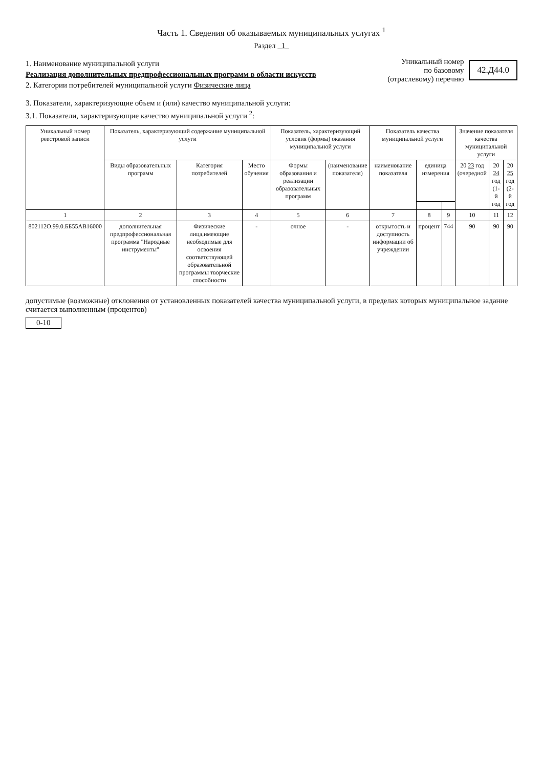Часть 1. Сведения об оказываемых муниципальных услугах <sup>1</sup>
Раздел 1
1. Наименование муниципальной услуги
Реализация дополнительных предпрофессиональных программ в области искусств
2. Категории потребителей муниципальной услуги Физические лица
Уникальный номер
по базовому
(отраслевому) перечню
42.Д44.0
3. Показатели, характеризующие объем и (или) качество муниципальной услуги:
3.1. Показатели, характеризующие качество муниципальной услуги <sup>2</sup>:
| Уникальный номер реестровой записи | Показатель, характеризующий содержание муниципальной услуги | | | Показатель, характеризующий условия (формы) оказания муниципальной услуги | | Показатель качества муниципальной услуги | | | Значение показателя качества муниципальной услуги | | |
| --- | --- | --- | --- | --- | --- | --- | --- | --- | --- | --- | --- |
| | Виды образовательных программ | Категория потребителей | Место обучения | Формы образования и реализации образовательных программ | (наименование показателя) | наименование показателя | единица измерения | | 20 23 год (очередной | 20 24 год (1-й год | 20 25 год (2-й год |
| 1 | 2 | 3 | 4 | 5 | 6 | 7 | 8 | 9 | 10 | 11 | 12 |
| 802112О.99.0.ББ55АВ16000 | дополнительная предпрофессиональная программа "Народные инструменты" | Физические лица,имеющие необходимые для освоения соответствующей образовательной программы творческие способности | - | очное | - | открытость и доступность информации об учреждении | процент | 744 | 90 | 90 | 90 |
допустимые (возможные) отклонения от установленных показателей качества муниципальной услуги, в пределах которых муниципальное задание считается выполненным (процентов)
0-10